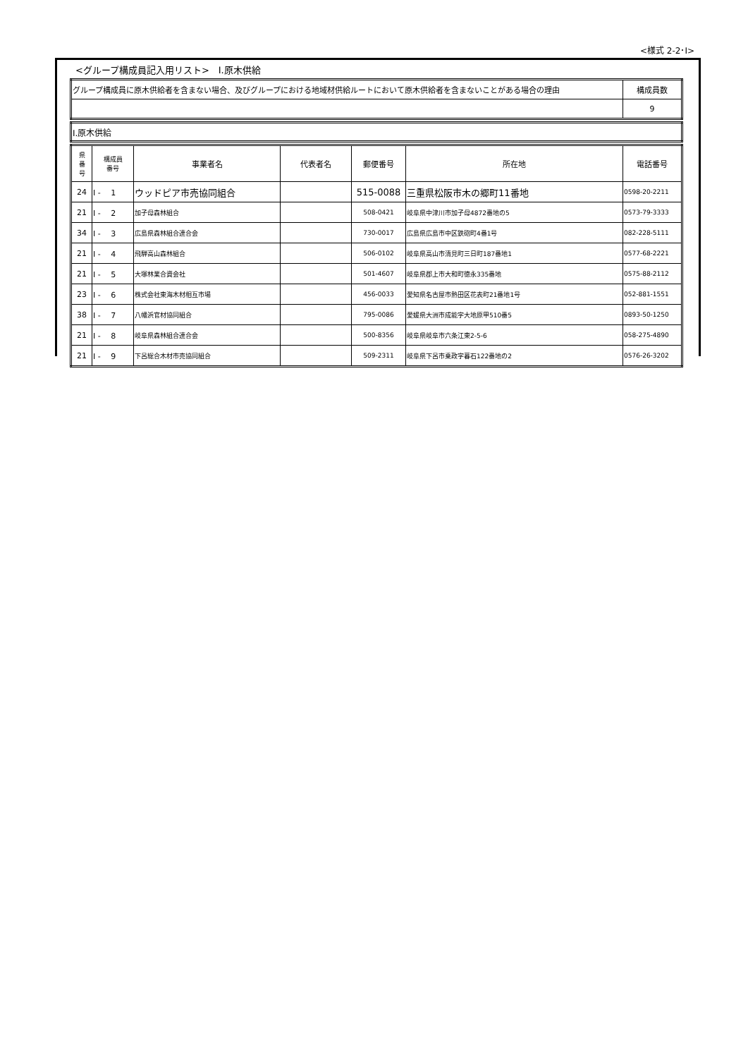<様式 2-2･Ⅰ>
<グループ構成員記入用リスト>　Ⅰ.原木供給
| グループ構成員に原木供給者を含まない場合、及びグループにおける地域材供給ルートにおいて原木供給者を含まないことがある場合の理由 | 構成員数 |
| | 9 |
| Ⅰ.原木供給 |
| 県 番 号 | 構成員 番号 | 事業者名 | 代表者名 | 郵便番号 | 所在地 | 電話番号 |
| --- | --- | --- | --- | --- | --- | --- |
| 24 | Ⅰ - 1 | ウッドピア市売協同組合 | | 515-0088 | 三重県松阪市木の郷町11番地 | 0598-20-2211 |
| 21 | Ⅰ - 2 | 加子母森林組合 | | 508-0421 | 岐阜県中津川市加子母4872番地の5 | 0573-79-3333 |
| 34 | Ⅰ - 3 | 広島県森林組合連合会 | | 730-0017 | 広島県広島市中区鉄砲町4番1号 | 082-228-5111 |
| 21 | Ⅰ - 4 | 飛騨高山森林組合 | | 506-0102 | 岐阜県高山市清見町三日町187番地1 | 0577-68-2221 |
| 21 | Ⅰ - 5 | 大塚林業合資会社 | | 501-4607 | 岐阜県郡上市大和町徳永335番地 | 0575-88-2112 |
| 23 | Ⅰ - 6 | 株式会社東海木材相互市場 | | 456-0033 | 愛知県名古屋市熱田区花表町21番地1号 | 052-881-1551 |
| 38 | Ⅰ - 7 | 八幡浜官材協同組合 | | 795-0086 | 愛媛県大洲市成能字大地原甲510番5 | 0893-50-1250 |
| 21 | Ⅰ - 8 | 岐阜県森林組合連合会 | | 500-8356 | 岐阜県岐阜市六条江東2-5-6 | 058-275-4890 |
| 21 | Ⅰ - 9 | 下呂総合木材市売協同組合 | | 509-2311 | 岐阜県下呂市乗政字暮石122番地の2 | 0576-26-3202 |